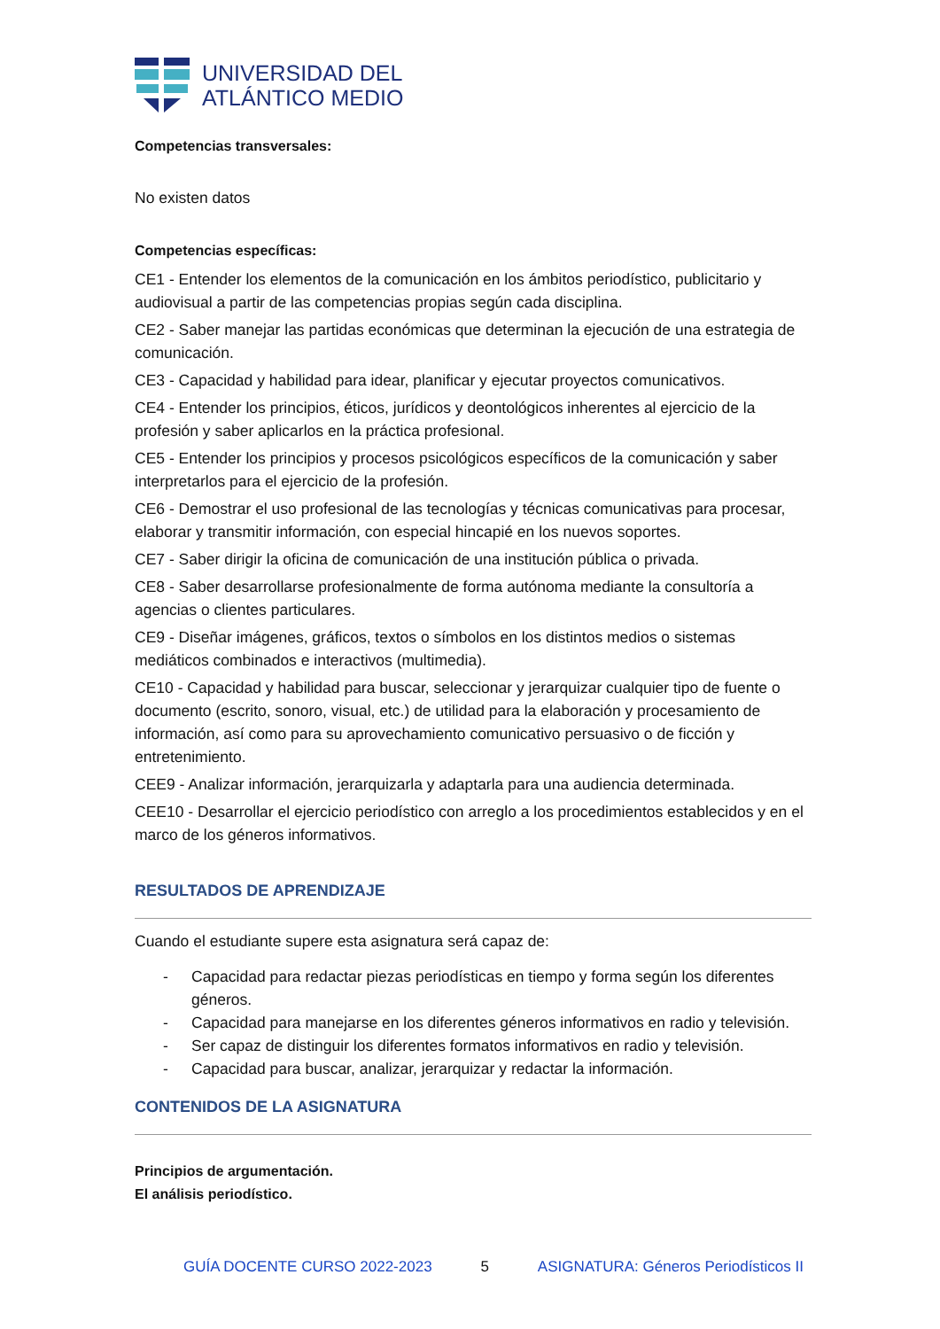UNIVERSIDAD DEL
ATLÁNTICO MEDIO
Competencias transversales:
No existen datos
Competencias específicas:
CE1 - Entender los elementos de la comunicación en los ámbitos periodístico, publicitario y audiovisual a partir de las competencias propias según cada disciplina.
CE2 - Saber manejar las partidas económicas que determinan la ejecución de una estrategia de comunicación.
CE3 - Capacidad y habilidad para idear, planificar y ejecutar proyectos comunicativos.
CE4 - Entender los principios, éticos, jurídicos y deontológicos inherentes al ejercicio de la profesión y saber aplicarlos en la práctica profesional.
CE5 - Entender los principios y procesos psicológicos específicos de la comunicación y saber interpretarlos para el ejercicio de la profesión.
CE6 - Demostrar el uso profesional de las tecnologías y técnicas comunicativas para procesar, elaborar y transmitir información, con especial hincapié en los nuevos soportes.
CE7 - Saber dirigir la oficina de comunicación de una institución pública o privada.
CE8 - Saber desarrollarse profesionalmente de forma autónoma mediante la consultoría a agencias o clientes particulares.
CE9 - Diseñar imágenes, gráficos, textos o símbolos en los distintos medios o sistemas mediáticos combinados e interactivos (multimedia).
CE10 - Capacidad y habilidad para buscar, seleccionar y jerarquizar cualquier tipo de fuente o documento (escrito, sonoro, visual, etc.) de utilidad para la elaboración y procesamiento de información, así como para su aprovechamiento comunicativo persuasivo o de ficción y entretenimiento.
CEE9 - Analizar información, jerarquizarla y adaptarla para una audiencia determinada.
CEE10 - Desarrollar el ejercicio periodístico con arreglo a los procedimientos establecidos y en el marco de los géneros informativos.
RESULTADOS DE APRENDIZAJE
Cuando el estudiante supere esta asignatura será capaz de:
- Capacidad para redactar piezas periodísticas en tiempo y forma según los diferentes géneros.
- Capacidad para manejarse en los diferentes géneros informativos en radio y televisión.
- Ser capaz de distinguir los diferentes formatos informativos en radio y televisión.
- Capacidad para buscar, analizar, jerarquizar y redactar la información.
CONTENIDOS DE LA ASIGNATURA
Principios de argumentación.
El análisis periodístico.
GUÍA DOCENTE CURSO 2022-2023 5 ASIGNATURA: Géneros Periodísticos II